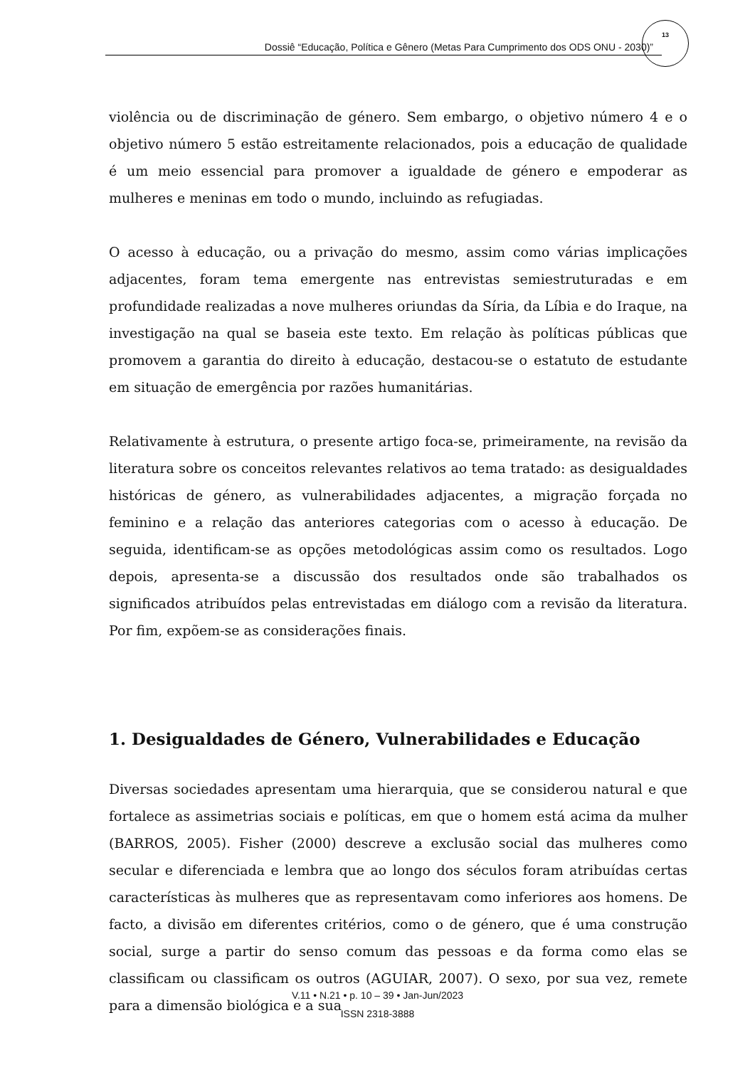Dossiê “Educação, Política e Gênero (Metas Para Cumprimento dos ODS ONU - 2030)”
13
violência ou de discriminação de género. Sem embargo, o objetivo número 4 e o objetivo número 5 estão estreitamente relacionados, pois a educação de qualidade é um meio essencial para promover a igualdade de género e empoderar as mulheres e meninas em todo o mundo, incluindo as refugiadas.
O acesso à educação, ou a privação do mesmo, assim como várias implicações adjacentes, foram tema emergente nas entrevistas semiestruturadas e em profundidade realizadas a nove mulheres oriundas da Síria, da Líbia e do Iraque, na investigação na qual se baseia este texto. Em relação às políticas públicas que promovem a garantia do direito à educação, destacou-se o estatuto de estudante em situação de emergência por razões humanitárias.
Relativamente à estrutura, o presente artigo foca-se, primeiramente, na revisão da literatura sobre os conceitos relevantes relativos ao tema tratado: as desigualdades históricas de género, as vulnerabilidades adjacentes, a migração forçada no feminino e a relação das anteriores categorias com o acesso à educação. De seguida, identificam-se as opções metodológicas assim como os resultados. Logo depois, apresenta-se a discussão dos resultados onde são trabalhados os significados atribuídos pelas entrevistadas em diálogo com a revisão da literatura. Por fim, expõem-se as considerações finais.
1. Desigualdades de Género, Vulnerabilidades e Educação
Diversas sociedades apresentam uma hierarquia, que se considerou natural e que fortalece as assimetrias sociais e políticas, em que o homem está acima da mulher (BARROS, 2005). Fisher (2000) descreve a exclusão social das mulheres como secular e diferenciada e lembra que ao longo dos séculos foram atribuídas certas características às mulheres que as representavam como inferiores aos homens. De facto, a divisão em diferentes critérios, como o de género, que é uma construção social, surge a partir do senso comum das pessoas e da forma como elas se classificam ou classificam os outros (AGUIAR, 2007). O sexo, por sua vez, remete para a dimensão biológica e a sua
V.11 • N.21 • p. 10 – 39 • Jan-Jun/2023
ISSN 2318-3888